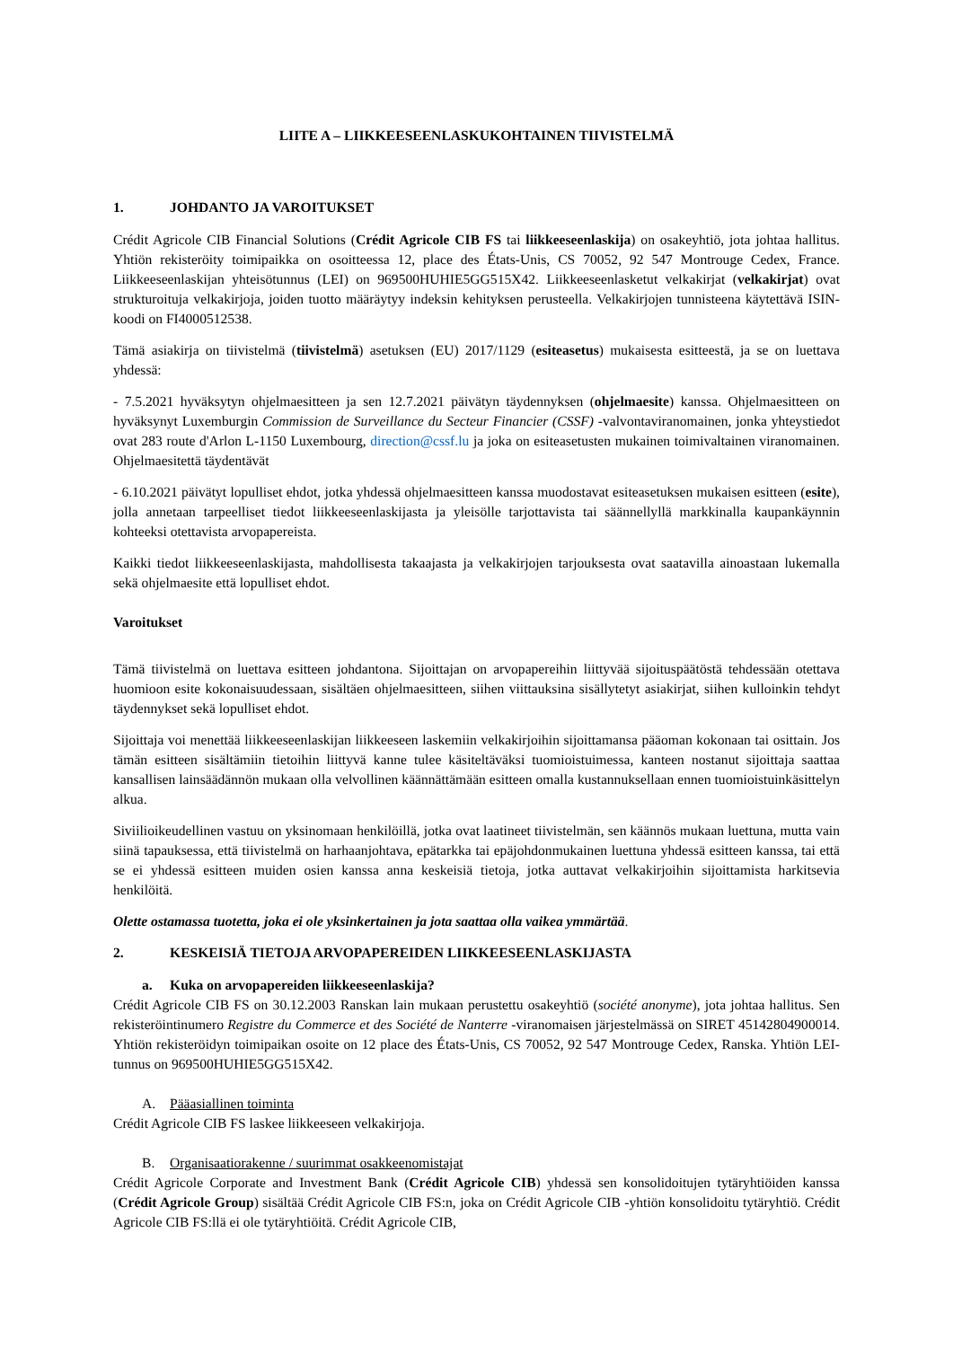LIITE A – LIIKKEESEENLASKUKOHTAINEN TIIVISTELMÄ
1. JOHDANTO JA VAROITUKSET
Crédit Agricole CIB Financial Solutions (Crédit Agricole CIB FS tai liikkeeseenlaskija) on osakeyhtiö, jota johtaa hallitus. Yhtiön rekisteröity toimipaikka on osoitteessa 12, place des États-Unis, CS 70052, 92 547 Montrouge Cedex, France. Liikkeeseenlaskijan yhteisötunnus (LEI) on 969500HUHIE5GG515X42. Liikkeeseenlasketut velkakirjat (velkakirjat) ovat strukturoituja velkakirjoja, joiden tuotto määräytyy indeksin kehityksen perusteella. Velkakirjojen tunnisteena käytettävä ISIN-koodi on FI4000512538.
Tämä asiakirja on tiivistelmä (tiivistelmä) asetuksen (EU) 2017/1129 (esiteasetus) mukaisesta esitteestä, ja se on luettava yhdessä:
- 7.5.2021 hyväksytyn ohjelmaesitteen ja sen 12.7.2021 päivätyn täydennyksen (ohjelmaesite) kanssa. Ohjelmaesitteen on hyväksynyt Luxemburgin Commission de Surveillance du Secteur Financier (CSSF) -valvontaviranomainen, jonka yhteystiedot ovat 283 route d'Arlon L-1150 Luxembourg, direction@cssf.lu ja joka on esiteasetusten mukainen toimivaltainen viranomainen. Ohjelmaesitettä täydentävät
- 6.10.2021 päivätyt lopulliset ehdot, jotka yhdessä ohjelmaesitteen kanssa muodostavat esiteasetuksen mukaisen esitteen (esite), jolla annetaan tarpeelliset tiedot liikkeeseenlaskijasta ja yleisölle tarjottavista tai säännellyllä markkinalla kaupankäynnin kohteeksi otettavista arvopapereista.
Kaikki tiedot liikkeeseenlaskijasta, mahdollisesta takaajasta ja velkakirjojen tarjouksesta ovat saatavilla ainoastaan lukemalla sekä ohjelmaesite että lopulliset ehdot.
Varoitukset
Tämä tiivistelmä on luettava esitteen johdantona. Sijoittajan on arvopapereihin liittyvää sijoituspäätöstä tehdessään otettava huomioon esite kokonaisuudessaan, sisältäen ohjelmaesitteen, siihen viittauksina sisällytetyt asiakirjat, siihen kulloinkin tehdyt täydennykset sekä lopulliset ehdot.
Sijoittaja voi menettää liikkeeseenlaskijan liikkeeseen laskemiin velkakirjoihin sijoittamansa pääoman kokonaan tai osittain. Jos tämän esitteen sisältämiin tietoihin liittyvä kanne tulee käsiteltäväksi tuomioistuimessa, kanteen nostanut sijoittaja saattaa kansallisen lainsäädännön mukaan olla velvollinen käännättämään esitteen omalla kustannuksellaan ennen tuomioistuinkäsittelyn alkua.
Siviilioikeudellinen vastuu on yksinomaan henkilöillä, jotka ovat laatineet tiivistelmän, sen käännös mukaan luettuna, mutta vain siinä tapauksessa, että tiivistelmä on harhaanjohtava, epätarkka tai epäjohdonmukainen luettuna yhdessä esitteen kanssa, tai että se ei yhdessä esitteen muiden osien kanssa anna keskeisiä tietoja, jotka auttavat velkakirjoihin sijoittamista harkitsevia henkilöitä.
Olette ostamassa tuotetta, joka ei ole yksinkertainen ja jota saattaa olla vaikea ymmärtää.
2. KESKEISIÄ TIETOJA ARVOPAPEREIDEN LIIKKEESEENLASKIJASTA
a. Kuka on arvopapereiden liikkeeseenlaskija?
Crédit Agricole CIB FS on 30.12.2003 Ranskan lain mukaan perustettu osakeyhtiö (société anonyme), jota johtaa hallitus. Sen rekisteröintinumero Registre du Commerce et des Société de Nanterre -viranomaisen järjestelmässä on SIRET 45142804900014. Yhtiön rekisteröidyn toimipaikan osoite on 12 place des États-Unis, CS 70052, 92 547 Montrouge Cedex, Ranska. Yhtiön LEI-tunnus on 969500HUHIE5GG515X42.
A. Pääasiallinen toiminta
Crédit Agricole CIB FS laskee liikkeeseen velkakirjoja.
B. Organisaatiorakenne / suurimmat osakkeenomistajat
Crédit Agricole Corporate and Investment Bank (Crédit Agricole CIB) yhdessä sen konsolidoitujen tytäryhtiöiden kanssa (Crédit Agricole Group) sisältää Crédit Agricole CIB FS:n, joka on Crédit Agricole CIB -yhtiön konsolidoitu tytäryhtiö. Crédit Agricole CIB FS:llä ei ole tytäryhtiöitä. Crédit Agricole CIB,